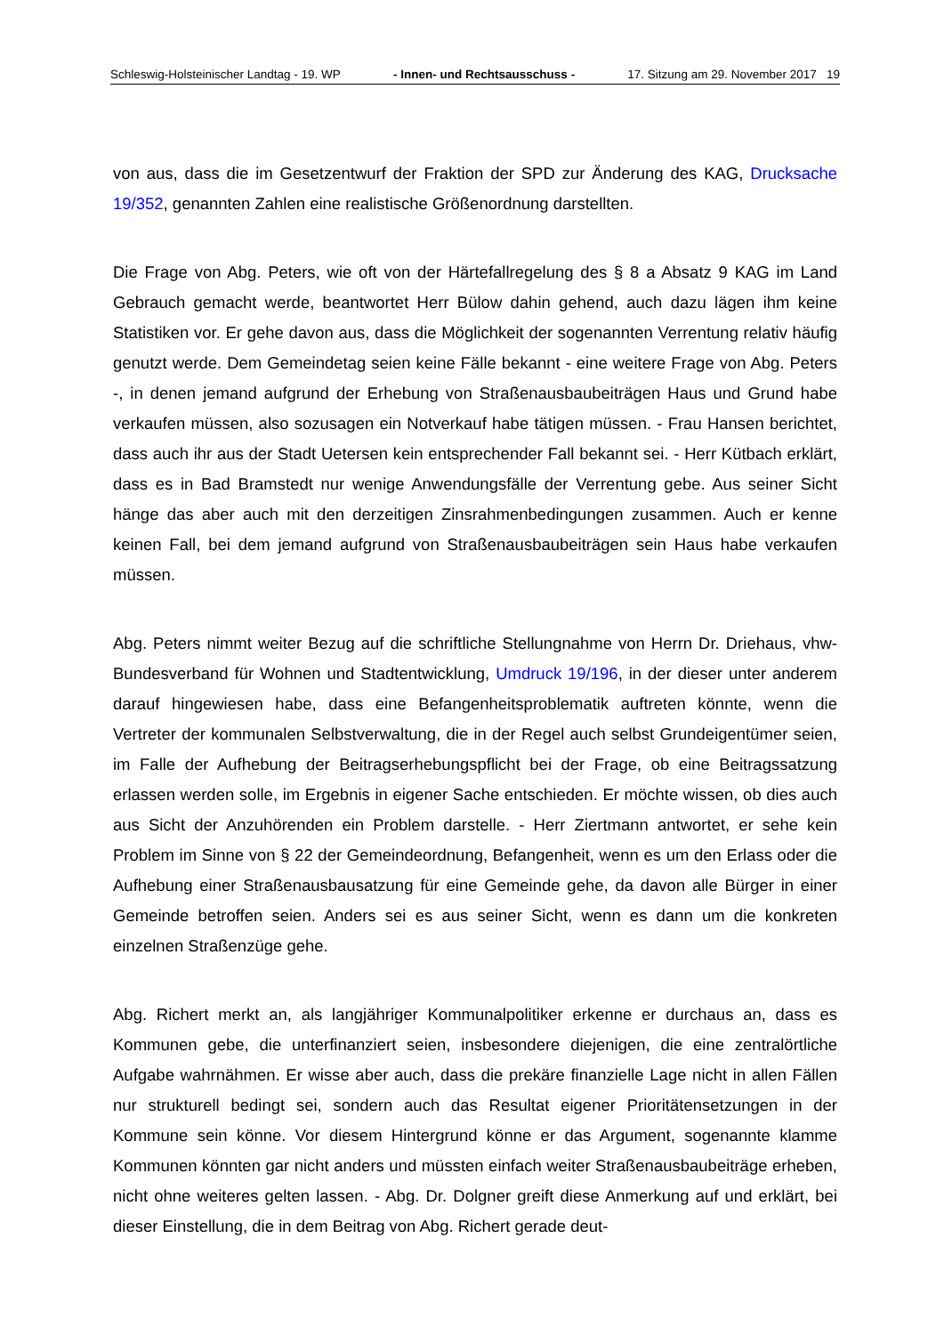Schleswig-Holsteinischer Landtag - 19. WP - Innen- und Rechtsausschuss - 17. Sitzung am 29. November 2017 19
von aus, dass die im Gesetzentwurf der Fraktion der SPD zur Änderung des KAG, Drucksache 19/352, genannten Zahlen eine realistische Größenordnung darstellten.
Die Frage von Abg. Peters, wie oft von der Härtefallregelung des § 8 a Absatz 9 KAG im Land Gebrauch gemacht werde, beantwortet Herr Bülow dahin gehend, auch dazu lägen ihm keine Statistiken vor. Er gehe davon aus, dass die Möglichkeit der sogenannten Verrentung relativ häufig genutzt werde. Dem Gemeindetag seien keine Fälle bekannt - eine weitere Frage von Abg. Peters -, in denen jemand aufgrund der Erhebung von Straßenausbaubeiträgen Haus und Grund habe verkaufen müssen, also sozusagen ein Notverkauf habe tätigen müssen. - Frau Hansen berichtet, dass auch ihr aus der Stadt Uetersen kein entsprechender Fall bekannt sei. - Herr Kütbach erklärt, dass es in Bad Bramstedt nur wenige Anwendungsfälle der Verrentung gebe. Aus seiner Sicht hänge das aber auch mit den derzeitigen Zinsrahmenbedingungen zusammen. Auch er kenne keinen Fall, bei dem jemand aufgrund von Straßenausbaubeiträgen sein Haus habe verkaufen müssen.
Abg. Peters nimmt weiter Bezug auf die schriftliche Stellungnahme von Herrn Dr. Driehaus, vhw-Bundesverband für Wohnen und Stadtentwicklung, Umdruck 19/196, in der dieser unter anderem darauf hingewiesen habe, dass eine Befangenheitsproblematik auftreten könnte, wenn die Vertreter der kommunalen Selbstverwaltung, die in der Regel auch selbst Grundeigentümer seien, im Falle der Aufhebung der Beitragserhebungspflicht bei der Frage, ob eine Beitragssatzung erlassen werden solle, im Ergebnis in eigener Sache entschieden. Er möchte wissen, ob dies auch aus Sicht der Anzuhörenden ein Problem darstelle. - Herr Ziertmann antwortet, er sehe kein Problem im Sinne von § 22 der Gemeindeordnung, Befangenheit, wenn es um den Erlass oder die Aufhebung einer Straßenausbausatzung für eine Gemeinde gehe, da davon alle Bürger in einer Gemeinde betroffen seien. Anders sei es aus seiner Sicht, wenn es dann um die konkreten einzelnen Straßenzüge gehe.
Abg. Richert merkt an, als langjähriger Kommunalpolitiker erkenne er durchaus an, dass es Kommunen gebe, die unterfinanziert seien, insbesondere diejenigen, die eine zentralörtliche Aufgabe wahrnähmen. Er wisse aber auch, dass die prekäre finanzielle Lage nicht in allen Fällen nur strukturell bedingt sei, sondern auch das Resultat eigener Prioritätensetzungen in der Kommune sein könne. Vor diesem Hintergrund könne er das Argument, sogenannte klamme Kommunen könnten gar nicht anders und müssten einfach weiter Straßenausbaubeiträge erheben, nicht ohne weiteres gelten lassen. - Abg. Dr. Dolgner greift diese Anmerkung auf und erklärt, bei dieser Einstellung, die in dem Beitrag von Abg. Richert gerade deut-